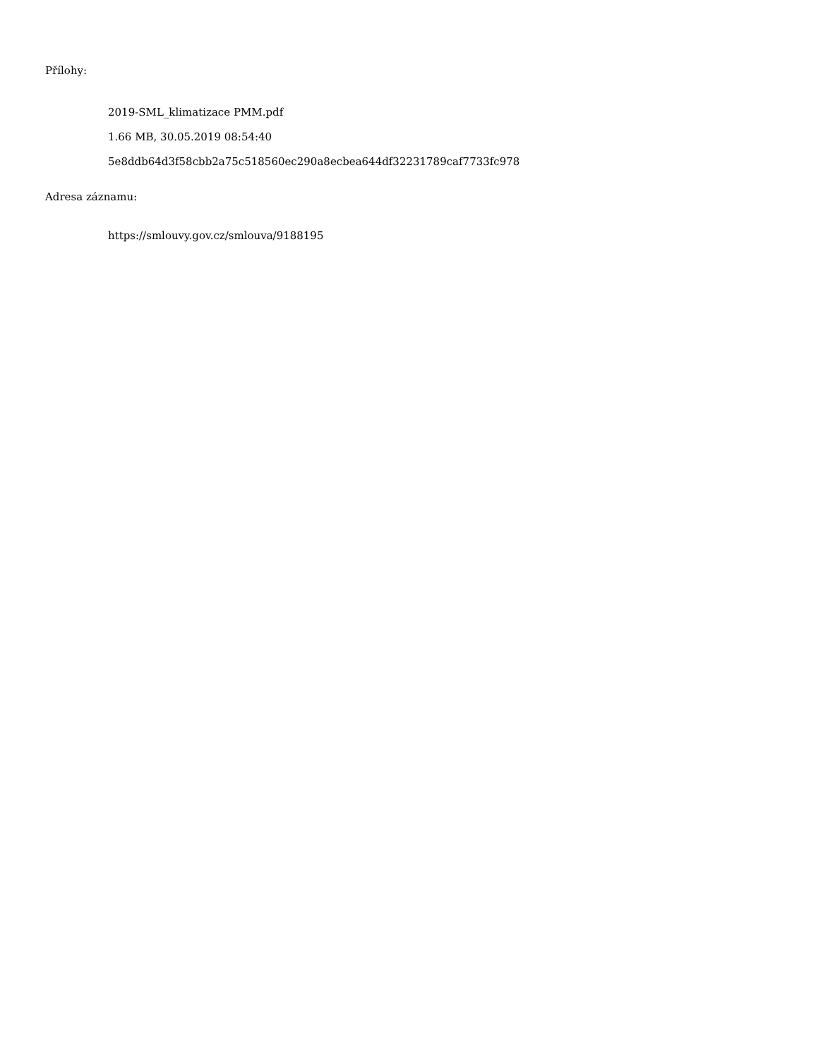Přílohy:
2019-SML_klimatizace PMM.pdf
1.66 MB, 30.05.2019 08:54:40
5e8ddb64d3f58cbb2a75c518560ec290a8ecbea644df32231789caf7733fc978
Adresa záznamu:
https://smlouvy.gov.cz/smlouva/9188195